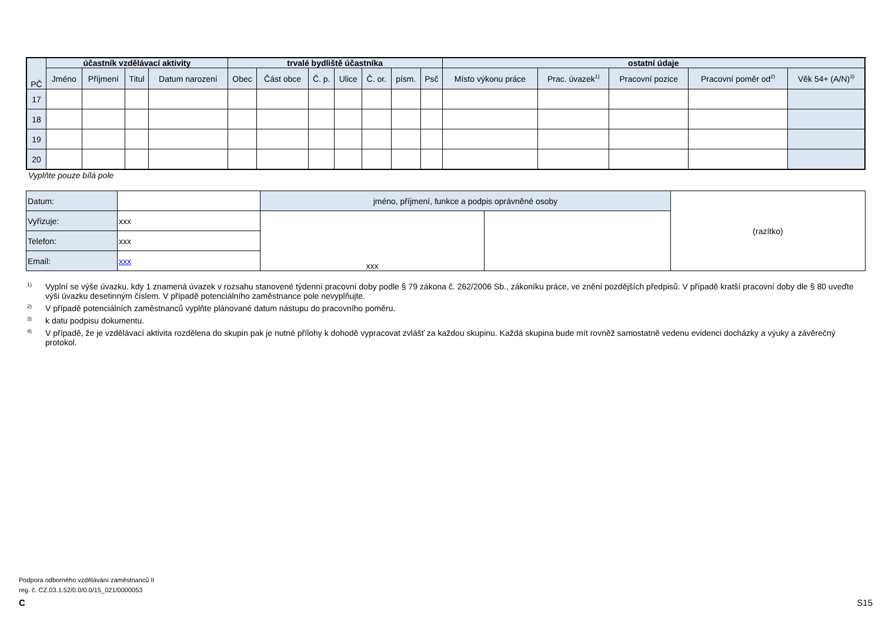| PČ | účastník vzdělávací aktivity | | | | trvalé bydliště účastníka | | | | | | | ostatní údaje | | | | |
| --- | --- | --- | --- | --- | --- | --- | --- | --- | --- | --- | --- | --- | --- | --- | --- | --- |
| | Jméno | Příjmení | Titul | Datum narození | Obec | Část obce | Č. p. | Ulice | Č. or. | písm. | Psč | Místo výkonu práce | Prac. úvazek<sup>1)</sup> | Pracovní pozice | Pracovní poměr od<sup>2)</sup> | Věk 54+ (A/N)<sup>3)</sup> |
| 17 | | | | | | | | | | | | | | | | |
| 18 | | | | | | | | | | | | | | | | |
| 19 | | | | | | | | | | | | | | | | |
| 20 | | | | | | | | | | | | | | | | |
Vyplňte pouze bílá pole
| Datum: | | jméno, příjmení, funkce a podpis oprávněné osoby | | (razítko) |
| Vyřizuje: | xxx | xxx | | |
| Telefon: | xxx | | | |
| Email: | xxx | | | |
1) Vyplní se výše úvazku, kdy 1 znamená úvazek v rozsahu stanovené týdenní pracovní doby podle § 79 zákona č. 262/2006 Sb., zákoníku práce, ve znění pozdějších předpisů. V případě kratší pracovní doby dle § 80 uveďte výši úvazku desetinným číslem. V případě potenciálního zaměstnance pole nevyplňujte.
2) V případě potenciálních zaměstnanců vyplňte plánované datum nástupu do pracovního poměru.
3) k datu podpisu dokumentu.
4) V případě, že je vzdělávací aktivita rozdělena do skupin pak je nutné přílohy k dohodě vypracovat zvlášť za každou skupinu. Každá skupina bude mít rovněž samostatně vedenu evidenci docházky a výuky a závěrečný protokol.
Podpora odborného vzdělávání zaměstnanců II
reg. č. CZ.03.1.52/0.0/0.0/15_021/0000053
C S15